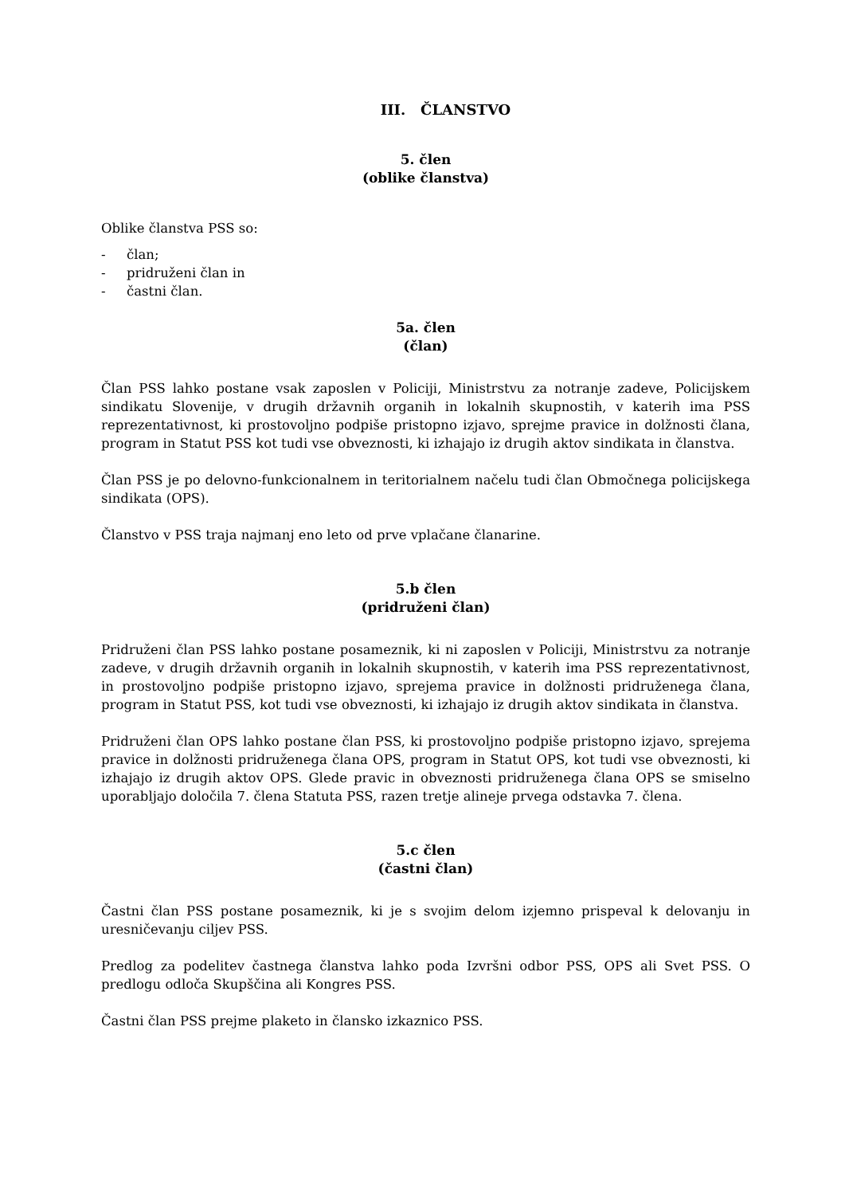III. ČLANSTVO
5. člen
(oblike članstva)
Oblike članstva PSS so:
- član;
- pridruženi član in
- častni član.
5a. člen
(član)
Član PSS lahko postane vsak zaposlen v Policiji, Ministrstvu za notranje zadeve, Policijskem sindikatu Slovenije, v drugih državnih organih in lokalnih skupnostih, v katerih ima PSS reprezentativnost, ki prostovoljno podpiše pristopno izjavo, sprejme pravice in dolžnosti člana, program in Statut PSS kot tudi vse obveznosti, ki izhajajo iz drugih aktov sindikata in članstva.
Član PSS je po delovno-funkcionalnem in teritorialnem načelu tudi član Območnega policijskega sindikata (OPS).
Članstvo v PSS traja najmanj eno leto od prve vplačane članarine.
5.b člen
(pridruženi član)
Pridruženi član PSS lahko postane posameznik, ki ni zaposlen v Policiji, Ministrstvu za notranje zadeve, v drugih državnih organih in lokalnih skupnostih, v katerih ima PSS reprezentativnost, in prostovoljno podpiše pristopno izjavo, sprejema pravice in dolžnosti pridruženega člana, program in Statut PSS, kot tudi vse obveznosti, ki izhajajo iz drugih aktov sindikata in članstva.
Pridruženi član OPS lahko postane član PSS, ki prostovoljno podpiše pristopno izjavo, sprejema pravice in dolžnosti pridruženega člana OPS, program in Statut OPS, kot tudi vse obveznosti, ki izhajajo iz drugih aktov OPS. Glede pravic in obveznosti pridruženega člana OPS se smiselno uporabljajo določila 7. člena Statuta PSS, razen tretje alineje prvega odstavka 7. člena.
5.c člen
(častni član)
Častni član PSS postane posameznik, ki je s svojim delom izjemno prispeval k delovanju in uresničevanju ciljev PSS.
Predlog za podelitev častnega članstva lahko poda Izvršni odbor PSS, OPS ali Svet PSS. O predlogu odloča Skupščina ali Kongres PSS.
Častni član PSS prejme plaketo in člansko izkaznico PSS.